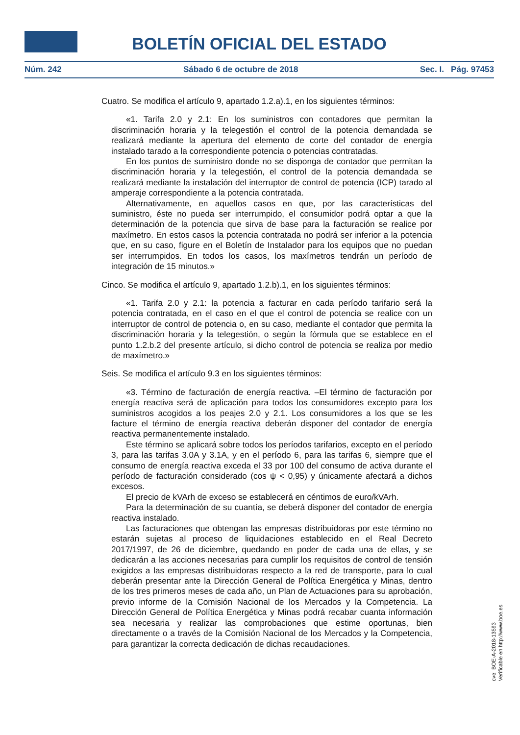BOLETÍN OFICIAL DEL ESTADO
Núm. 242 Sábado 6 de octubre de 2018 Sec. I. Pág. 97453
Cuatro. Se modifica el artículo 9, apartado 1.2.a).1, en los siguientes términos:
«1. Tarifa 2.0 y 2.1: En los suministros con contadores que permitan la discriminación horaria y la telegestión el control de la potencia demandada se realizará mediante la apertura del elemento de corte del contador de energía instalado tarado a la correspondiente potencia o potencias contratadas.
En los puntos de suministro donde no se disponga de contador que permitan la discriminación horaria y la telegestión, el control de la potencia demandada se realizará mediante la instalación del interruptor de control de potencia (ICP) tarado al amperaje correspondiente a la potencia contratada.
Alternativamente, en aquellos casos en que, por las características del suministro, éste no pueda ser interrumpido, el consumidor podrá optar a que la determinación de la potencia que sirva de base para la facturación se realice por maxímetro. En estos casos la potencia contratada no podrá ser inferior a la potencia que, en su caso, figure en el Boletín de Instalador para los equipos que no puedan ser interrumpidos. En todos los casos, los maxímetros tendrán un período de integración de 15 minutos.»
Cinco. Se modifica el artículo 9, apartado 1.2.b).1, en los siguientes términos:
«1. Tarifa 2.0 y 2.1: la potencia a facturar en cada período tarifario será la potencia contratada, en el caso en el que el control de potencia se realice con un interruptor de control de potencia o, en su caso, mediante el contador que permita la discriminación horaria y la telegestión, o según la fórmula que se establece en el punto 1.2.b.2 del presente artículo, si dicho control de potencia se realiza por medio de maxímetro.»
Seis. Se modifica el artículo 9.3 en los siguientes términos:
«3. Término de facturación de energía reactiva. –El término de facturación por energía reactiva será de aplicación para todos los consumidores excepto para los suministros acogidos a los peajes 2.0 y 2.1. Los consumidores a los que se les facture el término de energía reactiva deberán disponer del contador de energía reactiva permanentemente instalado.
Este término se aplicará sobre todos los períodos tarifarios, excepto en el período 3, para las tarifas 3.0A y 3.1A, y en el período 6, para las tarifas 6, siempre que el consumo de energía reactiva exceda el 33 por 100 del consumo de activa durante el período de facturación considerado (cos ψ < 0,95) y únicamente afectará a dichos excesos.
El precio de kVArh de exceso se establecerá en céntimos de euro/kVArh.
Para la determinación de su cuantía, se deberá disponer del contador de energía reactiva instalado.
Las facturaciones que obtengan las empresas distribuidoras por este término no estarán sujetas al proceso de liquidaciones establecido en el Real Decreto 2017/1997, de 26 de diciembre, quedando en poder de cada una de ellas, y se dedicarán a las acciones necesarias para cumplir los requisitos de control de tensión exigidos a las empresas distribuidoras respecto a la red de transporte, para lo cual deberán presentar ante la Dirección General de Política Energética y Minas, dentro de los tres primeros meses de cada año, un Plan de Actuaciones para su aprobación, previo informe de la Comisión Nacional de los Mercados y la Competencia. La Dirección General de Política Energética y Minas podrá recabar cuanta información sea necesaria y realizar las comprobaciones que estime oportunas, bien directamente o a través de la Comisión Nacional de los Mercados y la Competencia, para garantizar la correcta dedicación de dichas recaudaciones.
cve: BOE-A-2018-13593
Verificable en http://www.boe.es